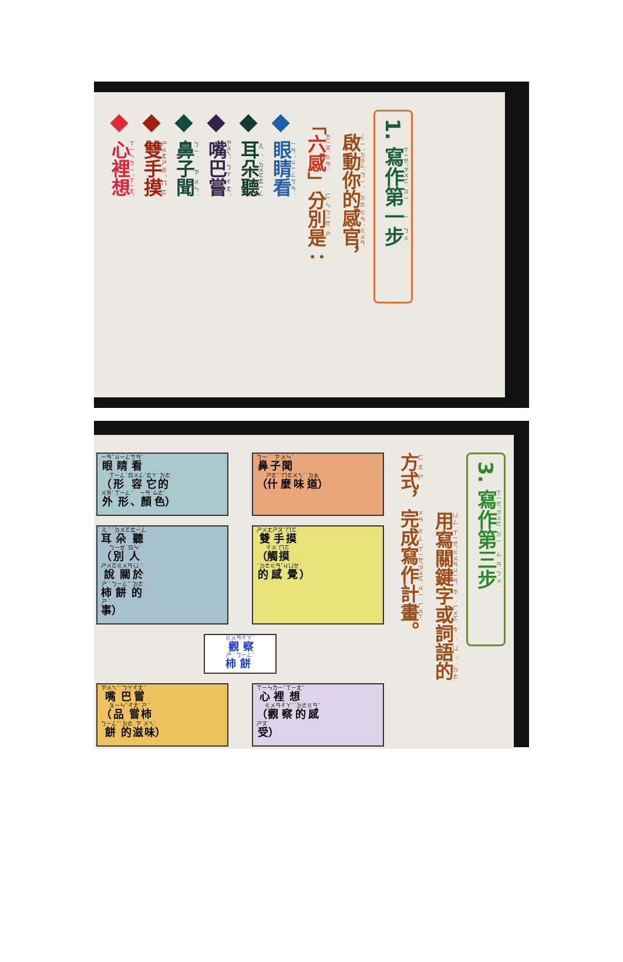1. 寫作第一步
啟動你的感官，
「六感」分別是：
眼睛看
耳朵聽
嘴巴嘗
鼻子聞
雙手摸
心裡想
3. 寫作第三步
用寫關鍵字或詞語的
方式，完成寫作計畫。
眼睛看
（形容它的
外形、顏色）
鼻子聞
（什麼味道）
耳朵聽
（別人
說關於
柿餅的
事）
雙手摸
（觸摸
的感覺）
觀察
柿餅
嘴巴嘗
（品嘗柿
餅的滋味）
心裡想
（觀察的感
受）